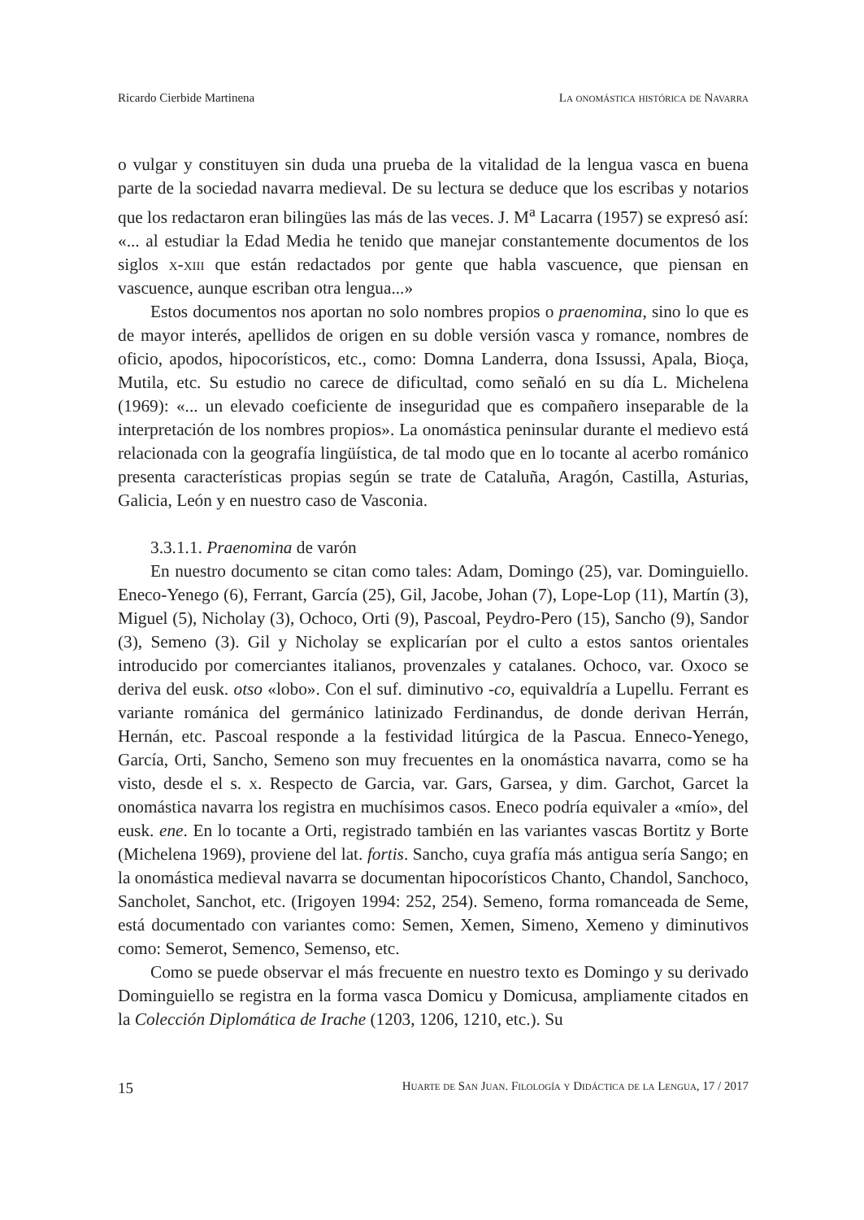Ricardo Cierbide Martinena La onomástica histórica de Navarra
o vulgar y constituyen sin duda una prueba de la vitalidad de la lengua vasca en buena parte de la sociedad navarra medieval. De su lectura se deduce que los escribas y notarios que los redactaron eran bilingües las más de las veces. J. M<sup>a</sup> Lacarra (1957) se expresó así: «... al estudiar la Edad Media he tenido que manejar constantemente documentos de los siglos x-xiii que están redactados por gente que habla vascuence, que piensan en vascuence, aunque escriban otra lengua...»
Estos documentos nos aportan no solo nombres propios o praenomina, sino lo que es de mayor interés, apellidos de origen en su doble versión vasca y romance, nombres de oficio, apodos, hipocorísticos, etc., como: Domna Landerra, dona Issussi, Apala, Bioça, Mutila, etc. Su estudio no carece de dificultad, como señaló en su día L. Michelena (1969): «... un elevado coeficiente de inseguridad que es compañero inseparable de la interpretación de los nombres propios». La onomástica peninsular durante el medievo está relacionada con la geografía lingüística, de tal modo que en lo tocante al acerbo románico presenta características propias según se trate de Cataluña, Aragón, Castilla, Asturias, Galicia, León y en nuestro caso de Vasconia.
3.3.1.1. Praenomina de varón
En nuestro documento se citan como tales: Adam, Domingo (25), var. Dominguiello. Eneco-Yenego (6), Ferrant, García (25), Gil, Jacobe, Johan (7), Lope-Lop (11), Martín (3), Miguel (5), Nicholay (3), Ochoco, Orti (9), Pascoal, Peydro-Pero (15), Sancho (9), Sandor (3), Semeno (3). Gil y Nicholay se explicarían por el culto a estos santos orientales introducido por comerciantes italianos, provenzales y catalanes. Ochoco, var. Oxoco se deriva del eusk. otso «lobo». Con el suf. diminutivo -co, equivaldría a Lupellu. Ferrant es variante románica del germánico latinizado Ferdinandus, de donde derivan Herrán, Hernán, etc. Pascoal responde a la festividad litúrgica de la Pascua. Enneco-Yenego, García, Orti, Sancho, Semeno son muy frecuentes en la onomástica navarra, como se ha visto, desde el s. x. Respecto de Garcia, var. Gars, Garsea, y dim. Garchot, Garcet la onomástica navarra los registra en muchísimos casos. Eneco podría equivaler a «mío», del eusk. ene. En lo tocante a Orti, registrado también en las variantes vascas Bortitz y Borte (Michelena 1969), proviene del lat. fortis. Sancho, cuya grafía más antigua sería Sango; en la onomástica medieval navarra se documentan hipocorísticos Chanto, Chandol, Sanchoco, Sancholet, Sanchot, etc. (Irigoyen 1994: 252, 254). Semeno, forma romanceada de Seme, está documentado con variantes como: Semen, Xemen, Simeno, Xemeno y diminutivos como: Semerot, Semenco, Semenso, etc.
Como se puede observar el más frecuente en nuestro texto es Domingo y su derivado Dominguiello se registra en la forma vasca Domicu y Domicusa, ampliamente citados en la Colección Diplomática de Irache (1203, 1206, 1210, etc.). Su
15 Huarte de San Juan. Filología y Didáctica de la Lengua, 17 / 2017